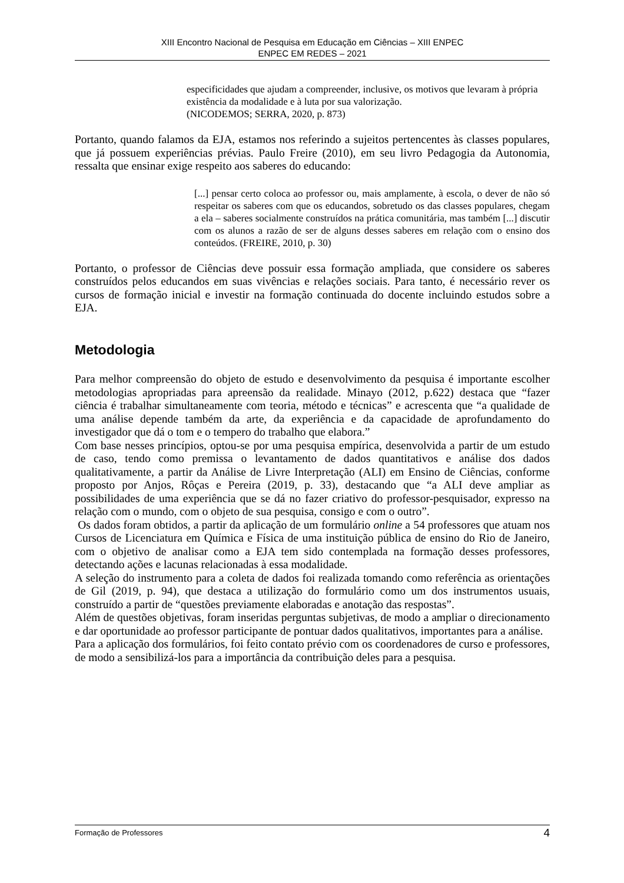XIII Encontro Nacional de Pesquisa em Educação em Ciências – XIII ENPEC
ENPEC EM REDES – 2021
especificidades que ajudam a compreender, inclusive, os motivos que levaram à própria existência da modalidade e à luta por sua valorização.
(NICODEMOS; SERRA, 2020, p. 873)
Portanto, quando falamos da EJA, estamos nos referindo a sujeitos pertencentes às classes populares, que já possuem experiências prévias. Paulo Freire (2010), em seu livro Pedagogia da Autonomia, ressalta que ensinar exige respeito aos saberes do educando:
[...] pensar certo coloca ao professor ou, mais amplamente, à escola, o dever de não só respeitar os saberes com que os educandos, sobretudo os das classes populares, chegam a ela – saberes socialmente construídos na prática comunitária, mas também [...] discutir com os alunos a razão de ser de alguns desses saberes em relação com o ensino dos conteúdos. (FREIRE, 2010, p. 30)
Portanto, o professor de Ciências deve possuir essa formação ampliada, que considere os saberes construídos pelos educandos em suas vivências e relações sociais. Para tanto, é necessário rever os cursos de formação inicial e investir na formação continuada do docente incluindo estudos sobre a EJA.
Metodologia
Para melhor compreensão do objeto de estudo e desenvolvimento da pesquisa é importante escolher metodologias apropriadas para apreensão da realidade. Minayo (2012, p.622) destaca que “fazer ciência é trabalhar simultaneamente com teoria, método e técnicas” e acrescenta que “a qualidade de uma análise depende também da arte, da experiência e da capacidade de aprofundamento do investigador que dá o tom e o tempero do trabalho que elabora.”
Com base nesses princípios, optou-se por uma pesquisa empírica, desenvolvida a partir de um estudo de caso, tendo como premissa o levantamento de dados quantitativos e análise dos dados qualitativamente, a partir da Análise de Livre Interpretação (ALI) em Ensino de Ciências, conforme proposto por Anjos, Rôças e Pereira (2019, p. 33), destacando que “a ALI deve ampliar as possibilidades de uma experiência que se dá no fazer criativo do professor-pesquisador, expresso na relação com o mundo, com o objeto de sua pesquisa, consigo e com o outro”.
Os dados foram obtidos, a partir da aplicação de um formulário online a 54 professores que atuam nos Cursos de Licenciatura em Química e Física de uma instituição pública de ensino do Rio de Janeiro, com o objetivo de analisar como a EJA tem sido contemplada na formação desses professores, detectando ações e lacunas relacionadas à essa modalidade.
A seleção do instrumento para a coleta de dados foi realizada tomando como referência as orientações de Gil (2019, p. 94), que destaca a utilização do formulário como um dos instrumentos usuais, construído a partir de “questões previamente elaboradas e anotação das respostas”.
Além de questões objetivas, foram inseridas perguntas subjetivas, de modo a ampliar o direcionamento e dar oportunidade ao professor participante de pontuar dados qualitativos, importantes para a análise.
Para a aplicação dos formulários, foi feito contato prévio com os coordenadores de curso e professores, de modo a sensibilizá-los para a importância da contribuição deles para a pesquisa.
Formação de Professores 4